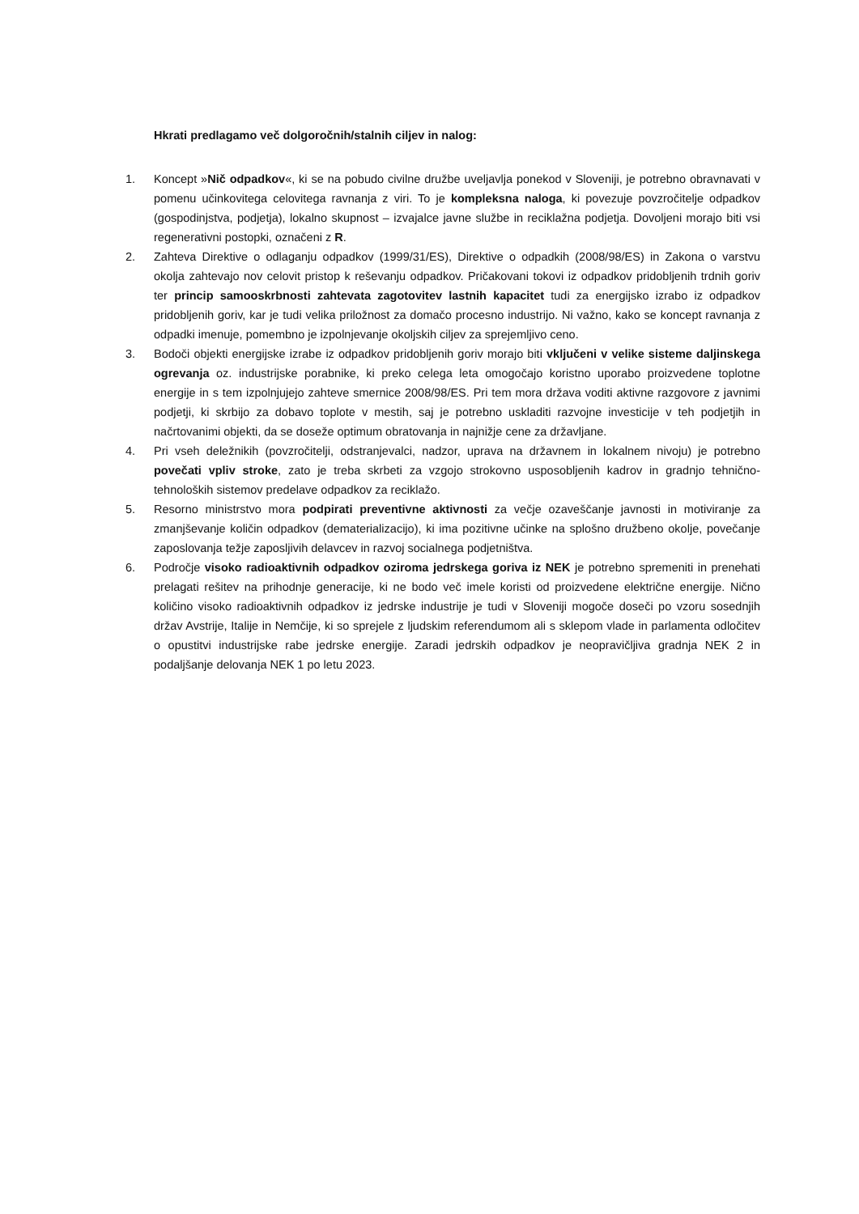Hkrati predlagamo več dolgoročnih/stalnih ciljev in nalog:
1. Koncept »Nič odpadkov«, ki se na pobudo civilne družbe uveljavlja ponekod v Sloveniji, je potrebno obravnavati v pomenu učinkovitega celovitega ravnanja z viri. To je kompleksna naloga, ki povezuje povzročitelje odpadkov (gospodinjstva, podjetja), lokalno skupnost – izvajalce javne službe in reciklažna podjetja. Dovoljeni morajo biti vsi regenerativni postopki, označeni z R.
2. Zahteva Direktive o odlaganju odpadkov (1999/31/ES), Direktive o odpadkih (2008/98/ES) in Zakona o varstvu okolja zahtevajo nov celovit pristop k reševanju odpadkov. Pričakovani tokovi iz odpadkov pridobljenih trdnih goriv ter princip samooskrbnosti zahtevata zagotovitev lastnih kapacitet tudi za energijsko izrabo iz odpadkov pridobljenih goriv, kar je tudi velika priložnost za domačo procesno industrijo. Ni važno, kako se koncept ravnanja z odpadki imenuje, pomembno je izpolnjevanje okoljskih ciljev za sprejemljivo ceno.
3. Bodoči objekti energijske izrabe iz odpadkov pridobljenih goriv morajo biti vključeni v velike sisteme daljinskega ogrevanja oz. industrijske porabnike, ki preko celega leta omogočajo koristno uporabo proizvedene toplotne energije in s tem izpolnjujejo zahteve smernice 2008/98/ES. Pri tem mora država voditi aktivne razgovore z javnimi podjetji, ki skrbijo za dobavo toplote v mestih, saj je potrebno uskladiti razvojne investicije v teh podjetjih in načrtovanimi objekti, da se doseže optimum obratovanja in najnižje cene za državljane.
4. Pri vseh deležnikih (povzročitelji, odstranjevalci, nadzor, uprava na državnem in lokalnem nivoju) je potrebno povečati vpliv stroke, zato je treba skrbeti za vzgojo strokovno usposobljenih kadrov in gradnjo tehnično-tehnoloških sistemov predelave odpadkov za reciklažo.
5. Resorno ministrstvo mora podpirati preventivne aktivnosti za večje ozaveščanje javnosti in motiviranje za zmanjševanje količin odpadkov (dematerializacijo), ki ima pozitivne učinke na splošno družbeno okolje, povečanje zaposlovanja težje zaposljivih delavcev in razvoj socialnega podjetništva.
6. Področje visoko radioaktivnih odpadkov oziroma jedrskega goriva iz NEK je potrebno spremeniti in prenehati prelagati rešitev na prihodnje generacije, ki ne bodo več imele koristi od proizvedene električne energije. Nično količino visoko radioaktivnih odpadkov iz jedrske industrije je tudi v Sloveniji mogoče doseči po vzoru sosednjih držav Avstrije, Italije in Nemčije, ki so sprejele z ljudskim referendumom ali s sklepom vlade in parlamenta odločitev o opustitvi industrijske rabe jedrske energije. Zaradi jedrskih odpadkov je neopravičljiva gradnja NEK 2 in podaljšanje delovanja NEK 1 po letu 2023.